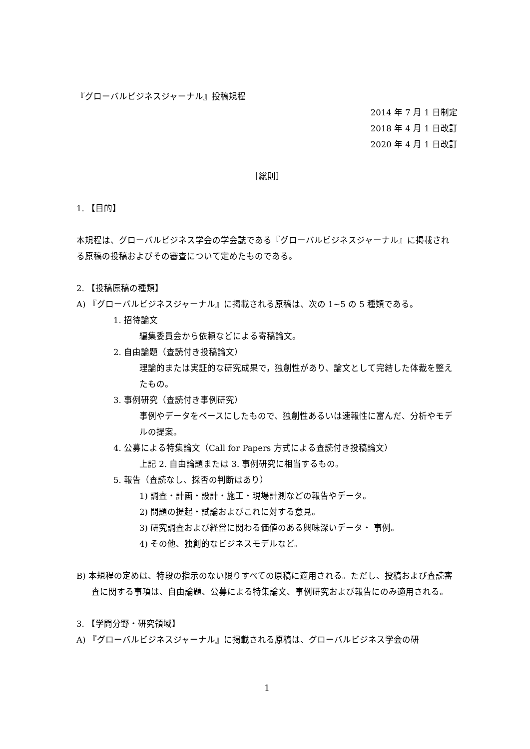『グローバルビジネスジャーナル』投稿規程
2014 年 7 月 1 日制定
2018 年 4 月 1 日改訂
2020 年 4 月 1 日改訂
［総則］
1. 【目的】
本規程は、グローバルビジネス学会の学会誌である『グローバルビジネスジャーナル』に掲載される原稿の投稿およびその審査について定めたものである。
2. 【投稿原稿の種類】
A) 『グローバルビジネスジャーナル』に掲載される原稿は、次の 1~5 の 5 種類である。
1. 招待論文
編集委員会から依頼などによる寄稿論文。
2. 自由論題（査読付き投稿論文）
理論的または実証的な研究成果で，独創性があり、論文として完結した体裁を整えたもの。
3. 事例研究（査読付き事例研究）
事例やデータをベースにしたもので、独創性あるいは速報性に富んだ、分析やモデルの提案。
4. 公募による特集論文（Call for Papers 方式による査読付き投稿論文）
上記 2. 自由論題または 3. 事例研究に相当するもの。
5. 報告（査読なし、採否の判断はあり）
1) 調査・計画・設計・施工・現場計測などの報告やデータ。
2) 問題の提起・試論およびこれに対する意見。
3) 研究調査および経営に関わる価値のある興味深いデータ・ 事例。
4) その他、独創的なビジネスモデルなど。
B) 本規程の定めは、特段の指示のない限りすべての原稿に適用される。ただし、投稿および査読審査に関する事項は、自由論題、公募による特集論文、事例研究および報告にのみ適用される。
3. 【学問分野・研究領域】
A) 『グローバルビジネスジャーナル』に掲載される原稿は、グローバルビジネス学会の研
1